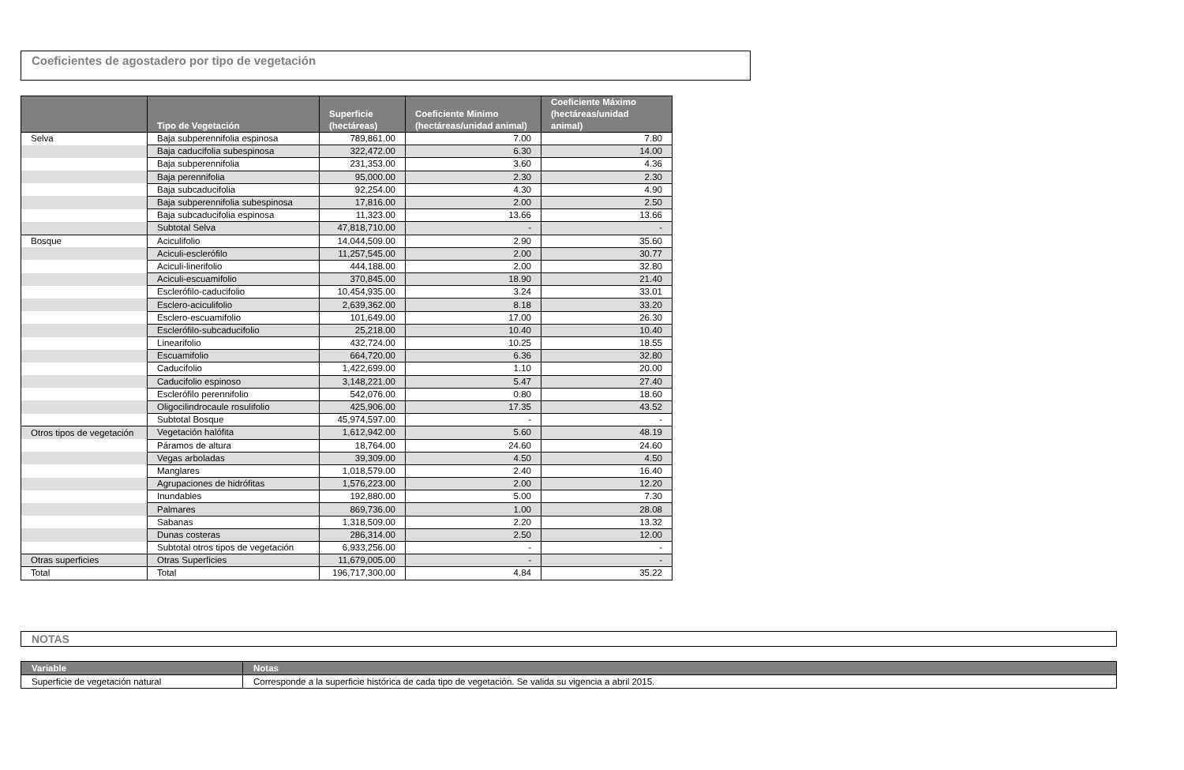Coeficientes de agostadero por tipo de vegetación
| | Tipo de Vegetación | Superficie (hectáreas) | Coeficiente Minimo (hectáreas/unidad animal) | Coeficiente Máximo (hectáreas/unidad animal) |
| --- | --- | --- | --- | --- |
| Selva | Baja subperennifolia espinosa | 789,861.00 | 7.00 | 7.80 |
| | Baja caducifolia subespinosa | 322,472.00 | 6.30 | 14.00 |
| | Baja subperennifolia | 231,353.00 | 3.60 | 4.36 |
| | Baja perennifolia | 95,000.00 | 2.30 | 2.30 |
| | Baja subcaducifolia | 92,254.00 | 4.30 | 4.90 |
| | Baja subperennifolia subespinosa | 17,816.00 | 2.00 | 2.50 |
| | Baja subcaducifolia espinosa | 11,323.00 | 13.66 | 13.66 |
| | Subtotal Selva | 47,818,710.00 | - | - |
| Bosque | Aciculifolio | 14,044,509.00 | 2.90 | 35.60 |
| | Aciculi-esclerófilo | 11,257,545.00 | 2.00 | 30.77 |
| | Aciculi-linerifolio | 444,188.00 | 2.00 | 32.80 |
| | Aciculi-escuamifolio | 370,845.00 | 18.90 | 21.40 |
| | Esclerófilo-caducifolio | 10,454,935.00 | 3.24 | 33.01 |
| | Esclero-aciculifolio | 2,639,362.00 | 8.18 | 33.20 |
| | Esclero-escuamifolio | 101,649.00 | 17.00 | 26.30 |
| | Esclerófilo-subcaducifolio | 25,218.00 | 10.40 | 10.40 |
| | Linearifolio | 432,724.00 | 10.25 | 18.55 |
| | Escuamifolio | 664,720.00 | 6.36 | 32.80 |
| | Caducifolio | 1,422,699.00 | 1.10 | 20.00 |
| | Caducifolio espinoso | 3,148,221.00 | 5.47 | 27.40 |
| | Esclerófilo perennifolio | 542,076.00 | 0.80 | 18.60 |
| | Oligocilindrocaule rosulifolio | 425,906.00 | 17.35 | 43.52 |
| | Subtotal Bosque | 45,974,597.00 | - | - |
| Otros tipos de vegetación | Vegetación halófita | 1,612,942.00 | 5.60 | 48.19 |
| | Páramos de altura | 18,764.00 | 24.60 | 24.60 |
| | Vegas arboladas | 39,309.00 | 4.50 | 4.50 |
| | Manglares | 1,018,579.00 | 2.40 | 16.40 |
| | Agrupaciones de hidrófitas | 1,576,223.00 | 2.00 | 12.20 |
| | Inundables | 192,880.00 | 5.00 | 7.30 |
| | Palmares | 869,736.00 | 1.00 | 28.08 |
| | Sabanas | 1,318,509.00 | 2.20 | 13.32 |
| | Dunas costeras | 286,314.00 | 2.50 | 12.00 |
| | Subtotal otros tipos de vegetación | 6,933,256.00 | - | - |
| Otras superficies | Otras Superficies | 11,679,005.00 | - | - |
| Total | Total | 196,717,300.00 | 4.84 | 35.22 |
NOTAS
| Variable | Notas |
| --- | --- |
| Superficie de vegetación natural | Corresponde a la superficie histórica de cada tipo de vegetación. Se valida su vigencia a abril 2015. |